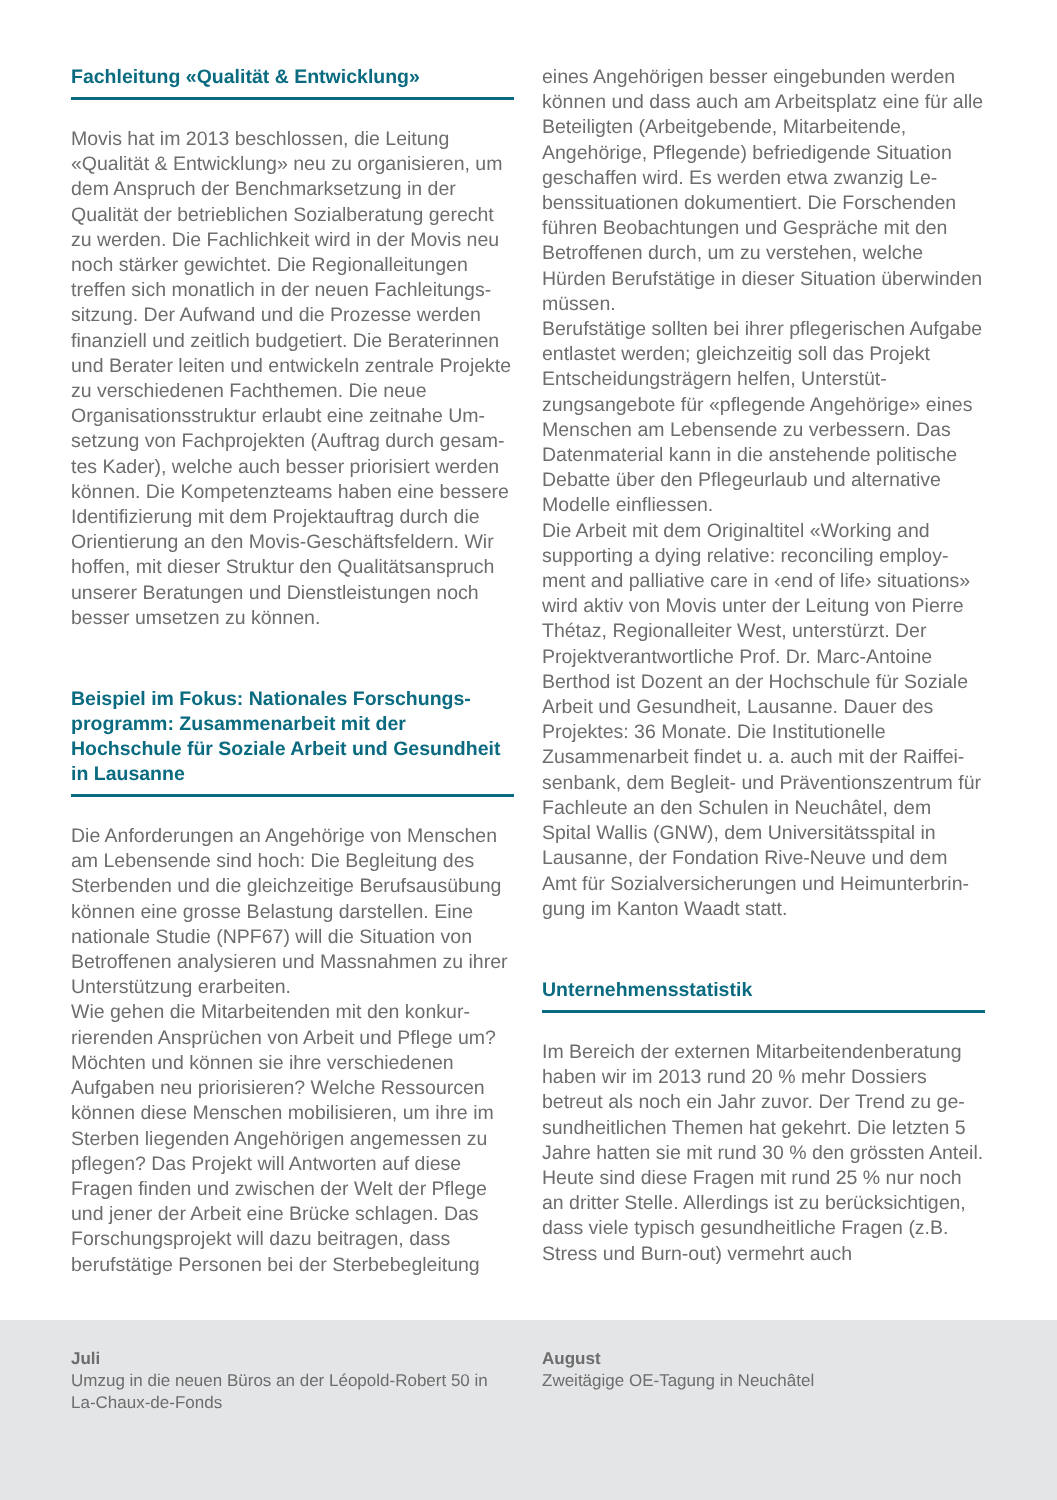Fachleitung «Qualität & Entwicklung»
Movis hat im 2013 beschlossen, die Leitung «Qualität & Entwicklung» neu zu organisieren, um dem Anspruch der Benchmarksetzung in der Qualität der betrieblichen Sozialberatung gerecht zu werden. Die Fachlichkeit wird in der Movis neu noch stärker gewichtet. Die Regionalleitungen treffen sich monatlich in der neuen Fachleitungs­sitzung. Der Aufwand und die Prozesse werden finanziell und zeitlich budgetiert. Die Beraterin­nen und Berater leiten und entwickeln zentrale Projekte zu verschiedenen Fachthemen. Die neue Organisationsstruktur erlaubt eine zeitnahe Um­setzung von Fachprojekten (Auftrag durch gesam­tes Kader), welche auch besser priorisiert werden können. Die Kompetenzteams haben eine bes­sere Identifizierung mit dem Projektauftrag durch die Orientierung an den Movis-Geschäftsfeldern. Wir hoffen, mit dieser Struktur den Qualitätsan­spruch unserer Beratungen und Dienstleistungen noch besser umsetzen zu können.
Beispiel im Fokus: Nationales Forschungs­programm: Zusammenarbeit mit der Hochschule für Soziale Arbeit und Gesund­heit in Lausanne
Die Anforderungen an Angehörige von Menschen am Lebensende sind hoch: Die Begleitung des Sterbenden und die gleichzeitige Berufsausübung können eine grosse Belastung darstellen. Eine nationale Studie (NPF67) will die Situation von Betroffenen analysieren und Massnahmen zu ihrer Unterstützung erarbeiten.
Wie gehen die Mitarbeitenden mit den konkur­rierenden Ansprüchen von Arbeit und Pflege um? Möchten und können sie ihre verschiedenen Aufgaben neu priorisieren? Welche Ressourcen können diese Menschen mobilisieren, um ihre im Sterben liegenden Angehörigen angemessen zu pflegen? Das Projekt will Antworten auf diese Fragen finden und zwischen der Welt der Pflege und jener der Arbeit eine Brücke schlagen. Das Forschungsprojekt will dazu beitragen, dass berufstätige Personen bei der Sterbebegleitung
eines Angehörigen besser eingebunden werden können und dass auch am Arbeitsplatz eine für alle Beteiligten (Arbeitgebende, Mitarbeitende, Angehörige, Pflegende) befriedigende Situation geschaffen wird. Es werden etwa zwanzig Le­benssituationen dokumentiert. Die Forschenden führen Beobachtungen und Gespräche mit den Betroffenen durch, um zu verstehen, welche Hürden Berufstätige in dieser Situation überwin­den müssen.
Berufstätige sollten bei ihrer pflegerischen Auf­gabe entlastet werden; gleichzeitig soll das Projekt Entscheidungsträgern helfen, Unterstüt­zungsangebote für «pflegende Angehörige» eines Menschen am Lebensende zu verbessern. Das Datenmaterial kann in die anstehende politische Debatte über den Pflegeurlaub und alternative Modelle einfliessen.
Die Arbeit mit dem Originaltitel «Working and supporting a dying relative: reconciling employ­ment and palliative care in ‹end of life› situations» wird aktiv von Movis unter der Leitung von Pierre Thétaz, Regionalleiter West, unterstürzt. Der Projektverantwortliche Prof. Dr. Marc-An­toine Berthod ist Dozent an der Hochschule für Soziale Arbeit und Gesundheit, Lausanne. Dauer des Projektes: 36 Monate. Die Institutionelle Zusammenarbeit findet u. a. auch mit der Raiffei­senbank, dem Begleit- und Präventionszentrum für Fachleute an den Schulen in Neuchâtel, dem Spital Wallis (GNW), dem Universitätsspital in Lausanne, der Fondation Rive-Neuve und dem Amt für Sozialversicherungen und Heimunterbrin­gung im Kanton Waadt statt.
Unternehmensstatistik
Im Bereich der externen Mitarbeitendenberatung haben wir im 2013 rund 20 % mehr Dossiers betreut als noch ein Jahr zuvor. Der Trend zu ge­sundheitlichen Themen hat gekehrt. Die letzten 5 Jahre hatten sie mit rund 30 % den grössten Anteil. Heute sind diese Fragen mit rund 25 % nur noch an dritter Stelle. Allerdings ist zu berück­sichtigen, dass viele typisch gesundheitliche Fragen (z.B. Stress und Burn-out) vermehrt auch
Juli
Umzug in die neuen Büros an der Léopold-Robert 50 in La-Chaux-de-Fonds
August
Zweitägige OE-Tagung in Neuchâtel